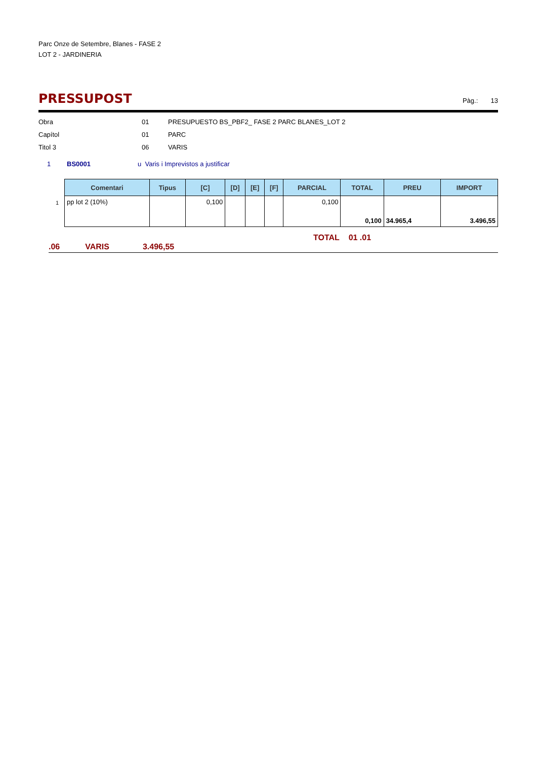Parc Onze de Setembre, Blanes - FASE 2
LOT 2 - JARDINERIA
PRESSUPOST
Pàg.: 13
Obra 01 PRESUPUESTO BS_PBF2_ FASE 2 PARC BLANES_LOT 2
Capítol 01 PARC
Titol 3 06 VARIS
1 BS0001 u Varis i Imprevistos a justificar
| Comentari | Tipus | [C] | [D] | [E] | [F] | PARCIAL | TOTAL | PREU | IMPORT |
| --- | --- | --- | --- | --- | --- | --- | --- | --- | --- |
| pp lot 2 (10%) | | 0,100 | | | | 0,100 | 0,100 | 34.965,4 | 3.496,55 |
1
TOTAL 01 .01 .06 VARIS 3.496,55